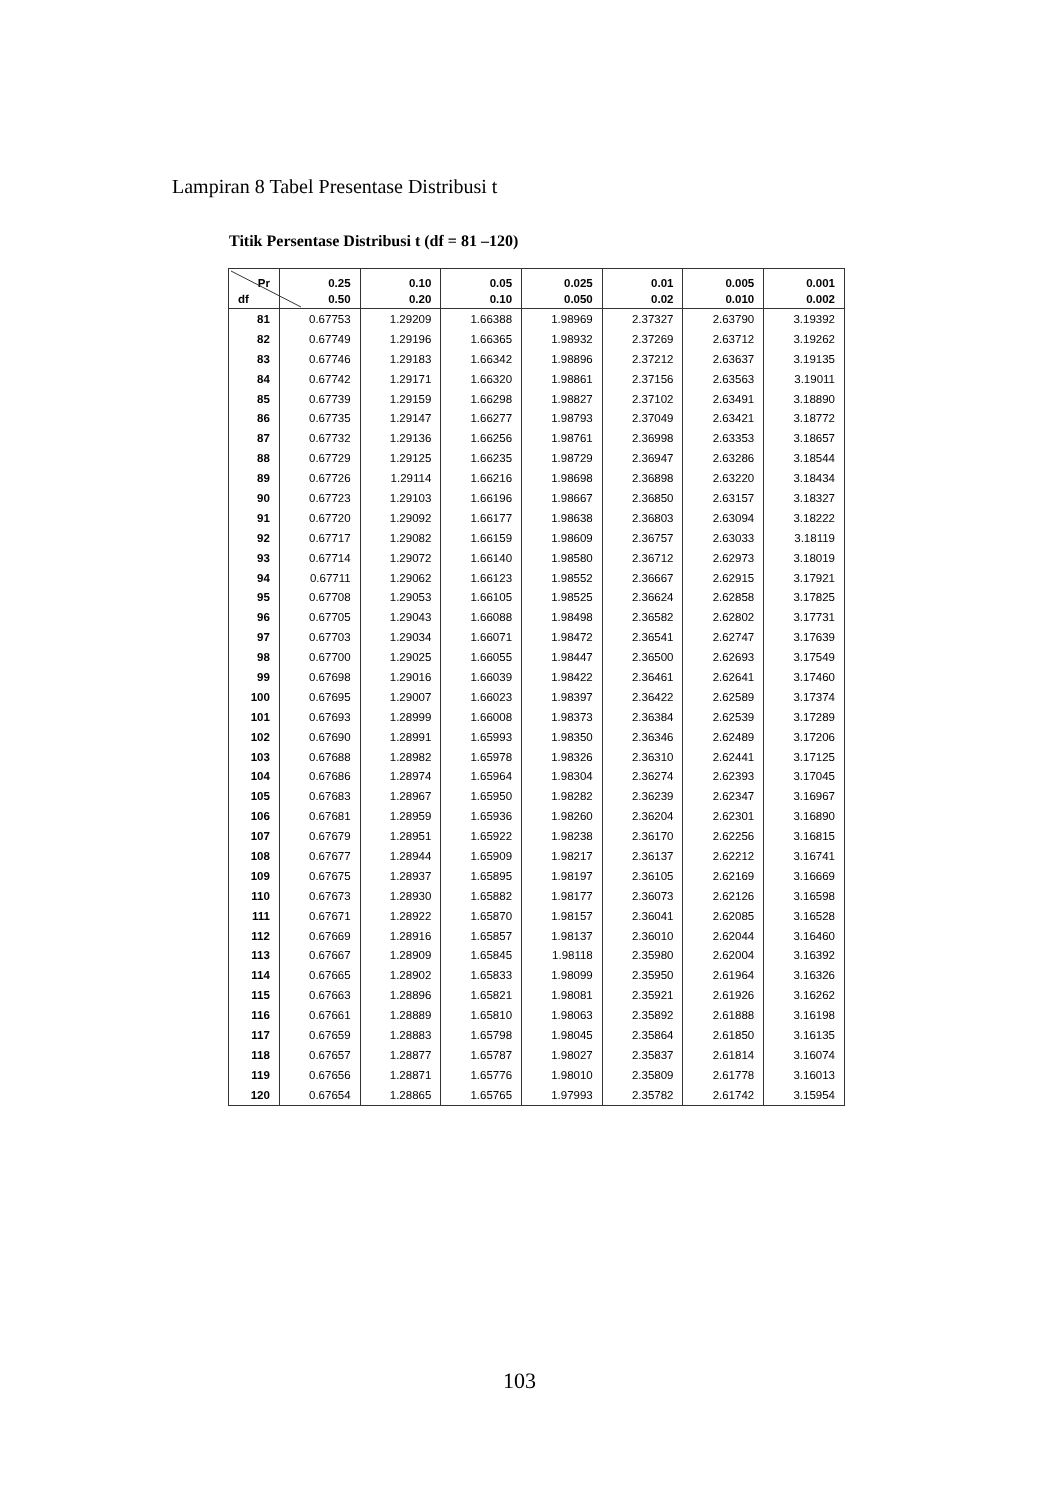Lampiran 8 Tabel Presentase Distribusi t
Titik Persentase Distribusi t (df = 81 –120)
| Pr | 0.25 | 0.10 | 0.05 | 0.025 | 0.01 | 0.005 | 0.001 |
| --- | --- | --- | --- | --- | --- | --- | --- |
| df | 0.50 | 0.20 | 0.10 | 0.050 | 0.02 | 0.010 | 0.002 |
| 81 | 0.67753 | 1.29209 | 1.66388 | 1.98969 | 2.37327 | 2.63790 | 3.19392 |
| 82 | 0.67749 | 1.29196 | 1.66365 | 1.98932 | 2.37269 | 2.63712 | 3.19262 |
| 83 | 0.67746 | 1.29183 | 1.66342 | 1.98896 | 2.37212 | 2.63637 | 3.19135 |
| 84 | 0.67742 | 1.29171 | 1.66320 | 1.98861 | 2.37156 | 2.63563 | 3.19011 |
| 85 | 0.67739 | 1.29159 | 1.66298 | 1.98827 | 2.37102 | 2.63491 | 3.18890 |
| 86 | 0.67735 | 1.29147 | 1.66277 | 1.98793 | 2.37049 | 2.63421 | 3.18772 |
| 87 | 0.67732 | 1.29136 | 1.66256 | 1.98761 | 2.36998 | 2.63353 | 3.18657 |
| 88 | 0.67729 | 1.29125 | 1.66235 | 1.98729 | 2.36947 | 2.63286 | 3.18544 |
| 89 | 0.67726 | 1.29114 | 1.66216 | 1.98698 | 2.36898 | 2.63220 | 3.18434 |
| 90 | 0.67723 | 1.29103 | 1.66196 | 1.98667 | 2.36850 | 2.63157 | 3.18327 |
| 91 | 0.67720 | 1.29092 | 1.66177 | 1.98638 | 2.36803 | 2.63094 | 3.18222 |
| 92 | 0.67717 | 1.29082 | 1.66159 | 1.98609 | 2.36757 | 2.63033 | 3.18119 |
| 93 | 0.67714 | 1.29072 | 1.66140 | 1.98580 | 2.36712 | 2.62973 | 3.18019 |
| 94 | 0.67711 | 1.29062 | 1.66123 | 1.98552 | 2.36667 | 2.62915 | 3.17921 |
| 95 | 0.67708 | 1.29053 | 1.66105 | 1.98525 | 2.36624 | 2.62858 | 3.17825 |
| 96 | 0.67705 | 1.29043 | 1.66088 | 1.98498 | 2.36582 | 2.62802 | 3.17731 |
| 97 | 0.67703 | 1.29034 | 1.66071 | 1.98472 | 2.36541 | 2.62747 | 3.17639 |
| 98 | 0.67700 | 1.29025 | 1.66055 | 1.98447 | 2.36500 | 2.62693 | 3.17549 |
| 99 | 0.67698 | 1.29016 | 1.66039 | 1.98422 | 2.36461 | 2.62641 | 3.17460 |
| 100 | 0.67695 | 1.29007 | 1.66023 | 1.98397 | 2.36422 | 2.62589 | 3.17374 |
| 101 | 0.67693 | 1.28999 | 1.66008 | 1.98373 | 2.36384 | 2.62539 | 3.17289 |
| 102 | 0.67690 | 1.28991 | 1.65993 | 1.98350 | 2.36346 | 2.62489 | 3.17206 |
| 103 | 0.67688 | 1.28982 | 1.65978 | 1.98326 | 2.36310 | 2.62441 | 3.17125 |
| 104 | 0.67686 | 1.28974 | 1.65964 | 1.98304 | 2.36274 | 2.62393 | 3.17045 |
| 105 | 0.67683 | 1.28967 | 1.65950 | 1.98282 | 2.36239 | 2.62347 | 3.16967 |
| 106 | 0.67681 | 1.28959 | 1.65936 | 1.98260 | 2.36204 | 2.62301 | 3.16890 |
| 107 | 0.67679 | 1.28951 | 1.65922 | 1.98238 | 2.36170 | 2.62256 | 3.16815 |
| 108 | 0.67677 | 1.28944 | 1.65909 | 1.98217 | 2.36137 | 2.62212 | 3.16741 |
| 109 | 0.67675 | 1.28937 | 1.65895 | 1.98197 | 2.36105 | 2.62169 | 3.16669 |
| 110 | 0.67673 | 1.28930 | 1.65882 | 1.98177 | 2.36073 | 2.62126 | 3.16598 |
| 111 | 0.67671 | 1.28922 | 1.65870 | 1.98157 | 2.36041 | 2.62085 | 3.16528 |
| 112 | 0.67669 | 1.28916 | 1.65857 | 1.98137 | 2.36010 | 2.62044 | 3.16460 |
| 113 | 0.67667 | 1.28909 | 1.65845 | 1.98118 | 2.35980 | 2.62004 | 3.16392 |
| 114 | 0.67665 | 1.28902 | 1.65833 | 1.98099 | 2.35950 | 2.61964 | 3.16326 |
| 115 | 0.67663 | 1.28896 | 1.65821 | 1.98081 | 2.35921 | 2.61926 | 3.16262 |
| 116 | 0.67661 | 1.28889 | 1.65810 | 1.98063 | 2.35892 | 2.61888 | 3.16198 |
| 117 | 0.67659 | 1.28883 | 1.65798 | 1.98045 | 2.35864 | 2.61850 | 3.16135 |
| 118 | 0.67657 | 1.28877 | 1.65787 | 1.98027 | 2.35837 | 2.61814 | 3.16074 |
| 119 | 0.67656 | 1.28871 | 1.65776 | 1.98010 | 2.35809 | 2.61778 | 3.16013 |
| 120 | 0.67654 | 1.28865 | 1.65765 | 1.97993 | 2.35782 | 2.61742 | 3.15954 |
103